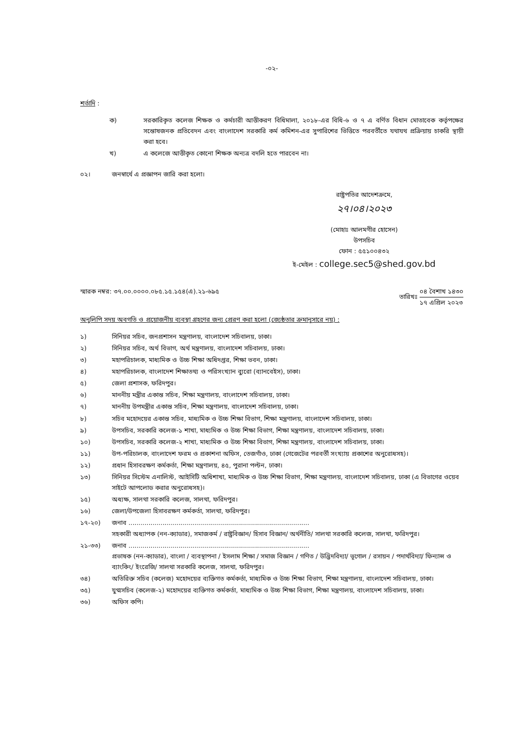-০২-
শর্তাদি :
ক) সরকারিকৃত কলেজ শিক্ষক ও কর্মচারী আত্তীকরণ বিধিমালা, ২০১৮-এর বিধি-৬ ও ৭ এ বর্ণিত বিধান মোতাবেক কর্তৃপক্ষের সন্তোষজনক প্রতিবেদন এবং বাংলাদেশ সরকারি কর্ম কমিশন-এর সুপারিশের ভিত্তিতে পরবর্তীতে যথাযথ প্রক্রিয়ায় চাকরি স্থায়ী করা হবে।
খ) এ কলেজে আত্তীকৃত কোনো শিক্ষক অন্যত্র বদলি হতে পারবেন না।
০২। জনস্বার্থে এ প্রজ্ঞাপন জারি করা হলো।
রাষ্ট্রপতির আদেশক্রমে,
২৭।০৪।২০২৩
(মোহাঃ আলমগীর হোসেন)
উপসচিব
ফোন : ৫৫১০০৪৩২
ই-মেইল : college.sec5@shed.gov.bd
স্মারক নম্বর: ৩৭.০০.০০০০.০৮৫.১৫.১৫৪(এ).২১-৬৯৫ তারিখঃ ০৪ বৈশাখ ১৪৩০ ১৭ এপ্রিল ২০২৩
অনুলিপি সদয় অবগতি ও প্রয়োজনীয় ব্যবস্থা গ্রহণের জন্য প্রেরণ করা হলো (জ্যেষ্ঠতার ক্রমানুসারে নয়) :
১) সিনিয়র সচিব, জনপ্রশাসন মন্ত্রণালয়, বাংলাদেশ সচিবালয়, ঢাকা।
২) সিনিয়র সচিব, অর্থ বিভাগ, অর্থ মন্ত্রণালয়, বাংলাদেশ সচিবালয়, ঢাকা।
৩) মহাপরিচালক, মাধ্যমিক ও উচ্চ শিক্ষা অধিদপ্তর, শিক্ষা ভবন, ঢাকা।
৪) মহাপরিচালক, বাংলাদেশ শিক্ষাতথ্য ও পরিসংখ্যান ব্যুরো (ব্যানবেইস), ঢাকা।
৫) জেলা প্রশাসক, ফরিদপুর।
৬) মাননীয় মন্ত্রীর একান্ত সচিব, শিক্ষা মন্ত্রণালয়, বাংলাদেশ সচিবালয়, ঢাকা।
৭) মাননীয় উপমন্ত্রীর একান্ত সচিব, শিক্ষা মন্ত্রণালয়, বাংলাদেশ সচিবালয়, ঢাকা।
৮) সচিব মহোদয়ের একান্ত সচিব, মাধ্যমিক ও উচ্চ শিক্ষা বিভাগ, শিক্ষা মন্ত্রণালয়, বাংলাদেশ সচিবালয়, ঢাকা।
৯) উপসচিব, সরকারি কলেজ-১ শাখা, মাধ্যমিক ও উচ্চ শিক্ষা বিভাগ, শিক্ষা মন্ত্রণালয়, বাংলাদেশ সচিবালয়, ঢাকা।
১০) উপসচিব, সরকারি কলেজ-২ শাখা, মাধ্যমিক ও উচ্চ শিক্ষা বিভাগ, শিক্ষা মন্ত্রণালয়, বাংলাদেশ সচিবালয়, ঢাকা।
১১) উপ-পরিচালক, বাংলাদেশ ফরম ও প্রকাশনা অফিস, তেজগাঁও, ঢাকা (গেজেটের পরবর্তী সংখ্যায় প্রকাশের অনুরোধসহ)।
১২) প্রধান হিসাবরক্ষণ কর্মকর্তা, শিক্ষা মন্ত্রণালয়, ৪৫, পুরানা পল্টন, ঢাকা।
১৩) সিনিয়র সিস্টেম এনালিস্ট, আইসিটি অধিশাখা, মাধ্যমিক ও উচ্চ শিক্ষা বিভাগ, শিক্ষা মন্ত্রণালয়, বাংলাদেশ সচিবালয়, ঢাকা (এ বিভাগের ওয়েব সাইটে আপলোড করার অনুরোধসহ)।
১৫) অধ্যক্ষ, সালথা সরকারি কলেজ, সালথা, ফরিদপুর।
১৬) জেলা/উপজেলা হিসাবরক্ষণ কর্মকর্তা, সালথা, ফরিদপুর।
১৭-২০) জনাব ..........................................................................................
সহকারী অধ্যাপক (নন-ক্যাডার), সমাজকর্ম / রাষ্ট্রবিজ্ঞান/ হিসাব বিজ্ঞান/ অর্থনীতি/ সালথা সরকারি কলেজ, সালথা, ফরিদপুর।
২১-৩৩) জনাব ..........................................................................................
প্রভাষক (নন-ক্যাডার), বাংলা / ব্যবস্থাপনা / ইসলাম শিক্ষা / সমাজ বিজ্ঞান / গণিত / উদ্ভিদবিদ্যা/ ভূগোল / রসায়ন / পদার্থবিদ্যা/ ফিন্যান্স ও ব্যাংকিং/ ইংরেজি/ সালথা সরকারি কলেজ, সালথা, ফরিদপুর।
৩৪) অতিরিক্ত সচিব (কলেজ) মহোদয়ের ব্যক্তিগত কর্মকর্তা, মাধ্যমিক ও উচ্চ শিক্ষা বিভাগ, শিক্ষা মন্ত্রণালয়, বাংলাদেশ সচিবালয়, ঢাকা।
৩৫) যুগ্মসচিব (কলেজ-২) মহোদয়ের ব্যক্তিগত কর্মকর্তা, মাধ্যমিক ও উচ্চ শিক্ষা বিভাগ, শিক্ষা মন্ত্রণালয়, বাংলাদেশ সচিবালয়, ঢাকা।
৩৬) অফিস কপি।